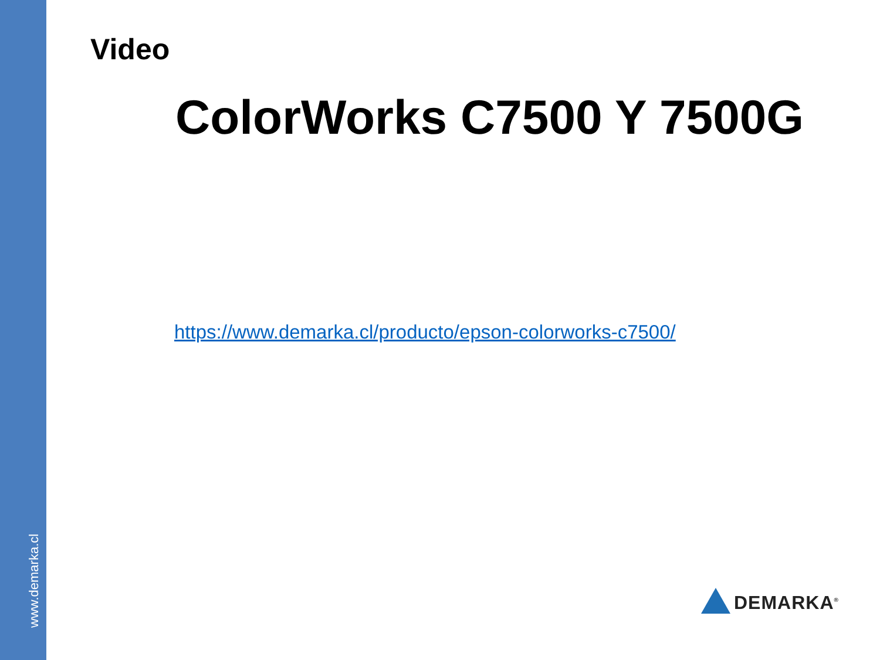www.demarka.cl
Video
ColorWorks C7500 Y 7500G
https://www.demarka.cl/producto/epson-colorworks-c7500/
DEMARKA<sup>®</sup>